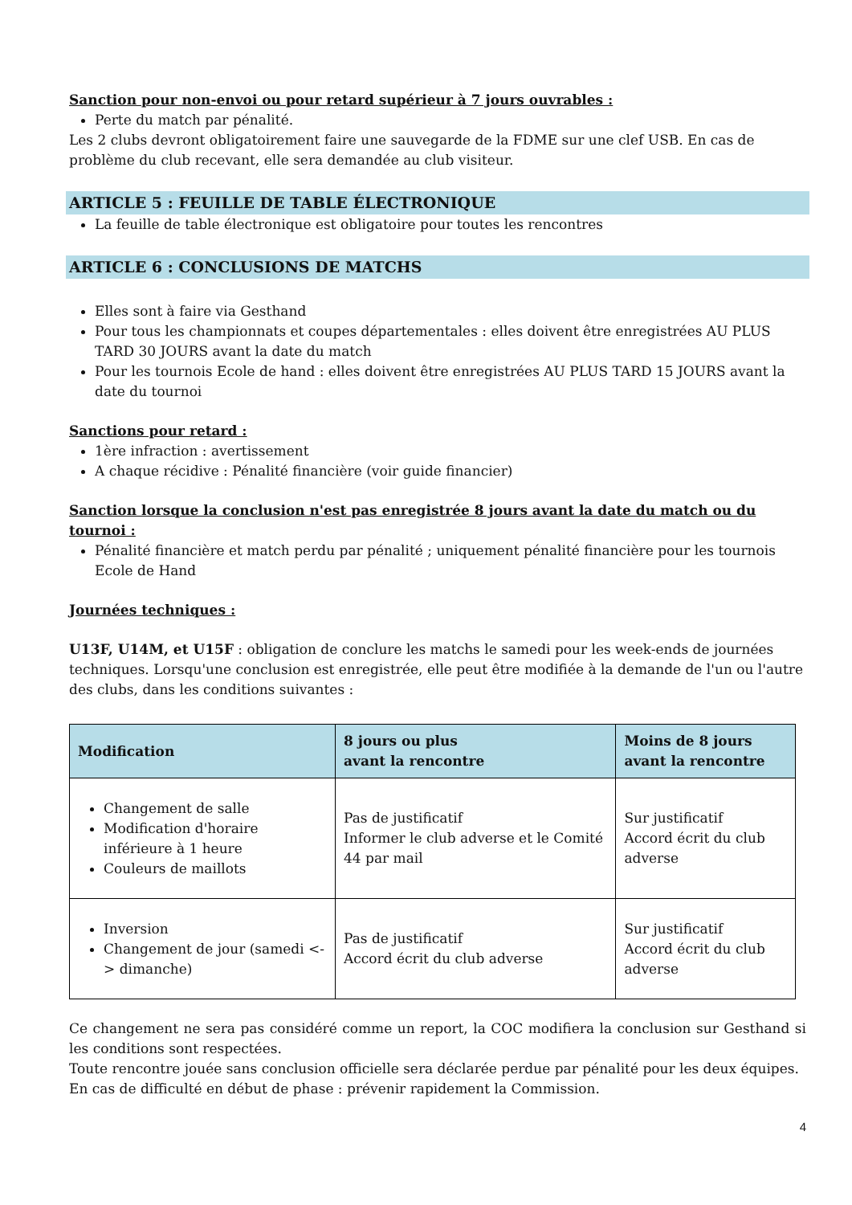Sanction pour non-envoi ou pour retard supérieur à 7 jours ouvrables :
Perte du match par pénalité.
Les 2 clubs devront obligatoirement faire une sauvegarde de la FDME sur une clef USB. En cas de problème du club recevant, elle sera demandée au club visiteur.
ARTICLE 5 : FEUILLE DE TABLE ÉLECTRONIQUE
La feuille de table électronique est obligatoire pour toutes les rencontres
ARTICLE 6 : CONCLUSIONS DE MATCHS
Elles sont à faire via Gesthand
Pour tous les championnats et coupes départementales : elles doivent être enregistrées AU PLUS TARD 30 JOURS avant la date du match
Pour les tournois Ecole de hand : elles doivent être enregistrées AU PLUS TARD 15 JOURS avant la date du tournoi
Sanctions pour retard :
1ère infraction : avertissement
A chaque récidive : Pénalité financière (voir guide financier)
Sanction lorsque la conclusion n'est pas enregistrée 8 jours avant la date du match ou du tournoi :
Pénalité financière et match perdu par pénalité ; uniquement pénalité financière pour les tournois Ecole de Hand
Journées techniques :
U13F, U14M, et U15F : obligation de conclure les matchs le samedi pour les week-ends de journées techniques. Lorsqu'une conclusion est enregistrée, elle peut être modifiée à la demande de l'un ou l'autre des clubs, dans les conditions suivantes :
| Modification | 8 jours ou plus avant la rencontre | Moins de 8 jours avant la rencontre |
| --- | --- | --- |
| Changement de salle Modification d'horaire inférieure à 1 heure Couleurs de maillots | Pas de justificatif Informer le club adverse et le Comité 44 par mail | Sur justificatif Accord écrit du club adverse |
| Inversion Changement de jour (samedi <-> dimanche) | Pas de justificatif Accord écrit du club adverse | Sur justificatif Accord écrit du club adverse |
Ce changement ne sera pas considéré comme un report, la COC modifiera la conclusion sur Gesthand si les conditions sont respectées.
Toute rencontre jouée sans conclusion officielle sera déclarée perdue par pénalité pour les deux équipes.
En cas de difficulté en début de phase : prévenir rapidement la Commission.
4